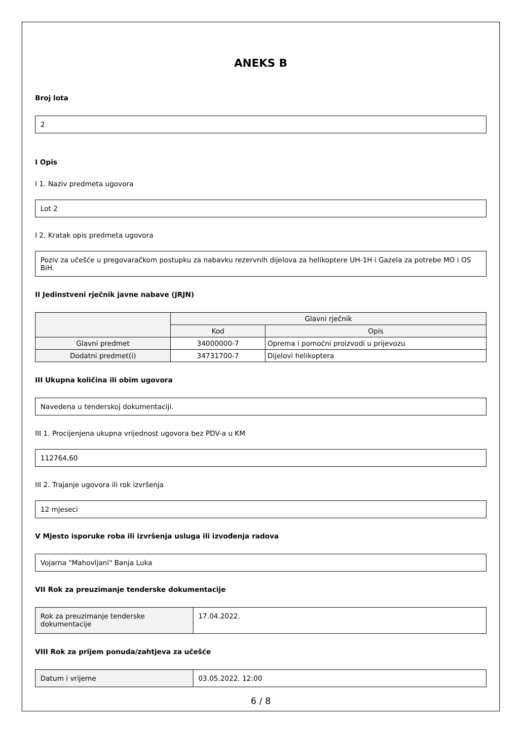ANEKS B
Broj lota
2
I Opis
I 1. Naziv predmeta ugovora
Lot 2
I 2. Kratak opis predmeta ugovora
Poziv za učešće u pregovaračkom postupku za nabavku rezervnih dijelova za helikoptere UH-1H i Gazela za potrebe MO i OS BiH.
II Jedinstveni rječnik javne nabave (JRJN)
| | Glavni rječnik | |
| --- | --- | --- |
| | Kod | Opis |
| Glavni predmet | 34000000-7 | Oprema i pomoćni proizvodi u prijevozu |
| Dodatni predmet(i) | 34731700-7 | Dijelovi helikoptera |
III Ukupna količina ili obim ugovora
Navedena u tenderskoj dokumentaciji.
III 1. Procijenjena ukupna vrijednost ugovora bez PDV-a u KM
112764,60
III 2. Trajanje ugovora ili rok izvršenja
12 mjeseci
V Mjesto isporuke roba ili izvršenja usluga ili izvođenja radova
Vojarna "Mahovljani" Banja Luka
VII Rok za preuzimanje tenderske dokumentacije
| Rok za preuzimanje tenderske dokumentacije | 17.04.2022. |
VIII Rok za prijem ponuda/zahtjeva za učešće
| Datum i vrijeme | 03.05.2022. 12:00 |
6 / 8